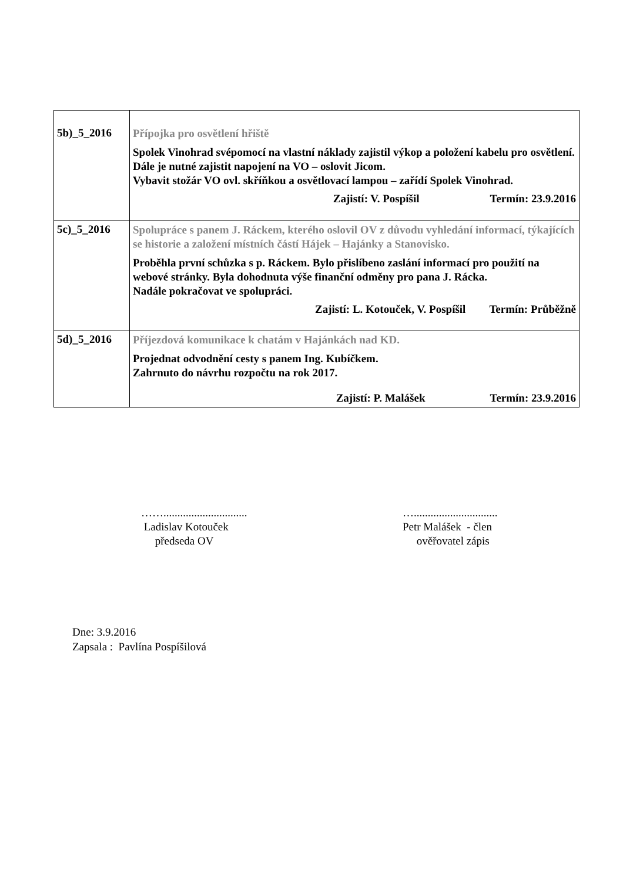| 5b)_5_2016 | Přípojka pro osvětlení hřiště Spolek Vinohrad svépomocí na vlastní náklady zajistil výkop a položení kabelu pro osvětlení. Dále je nutné zajistit napojení na VO – oslovit Jicom. Vybavit stožár VO ovl. skříňkou a osvětlovací lampou – zařídí Spolek Vinohrad. Zajistí: V. Pospíšil Termín: 23.9.2016 |
| 5c)_5_2016 | Spolupráce s panem J. Ráckem, kterého oslovil OV z důvodu vyhledání informací, týkajících se historie a založení místních částí Hájek – Hajánky a Stanovisko. Proběhla první schůzka s p. Ráckem. Bylo přislíbeno zaslání informací pro použití na webové stránky. Byla dohodnuta výše finanční odměny pro pana J. Rácka. Nadále pokračovat ve spolupráci. Zajistí: L. Kotouček, V. Pospíšil Termín: Průběžně |
| 5d)_5_2016 | Příjezdová komunikace k chatám v Hajánkách nad KD. Projednat odvodnění cesty s panem Ing. Kubíčkem. Zahrnuto do návrhu rozpočtu na rok 2017. Zajistí: P. Malášek Termín: 23.9.2016 |
……..............................
Ladislav Kotouček
předseda OV
…..............................
Petr Malášek - člen
ověřovatel zápis
Dne: 3.9.2016
Zapsala : Pavlína Pospíšilová